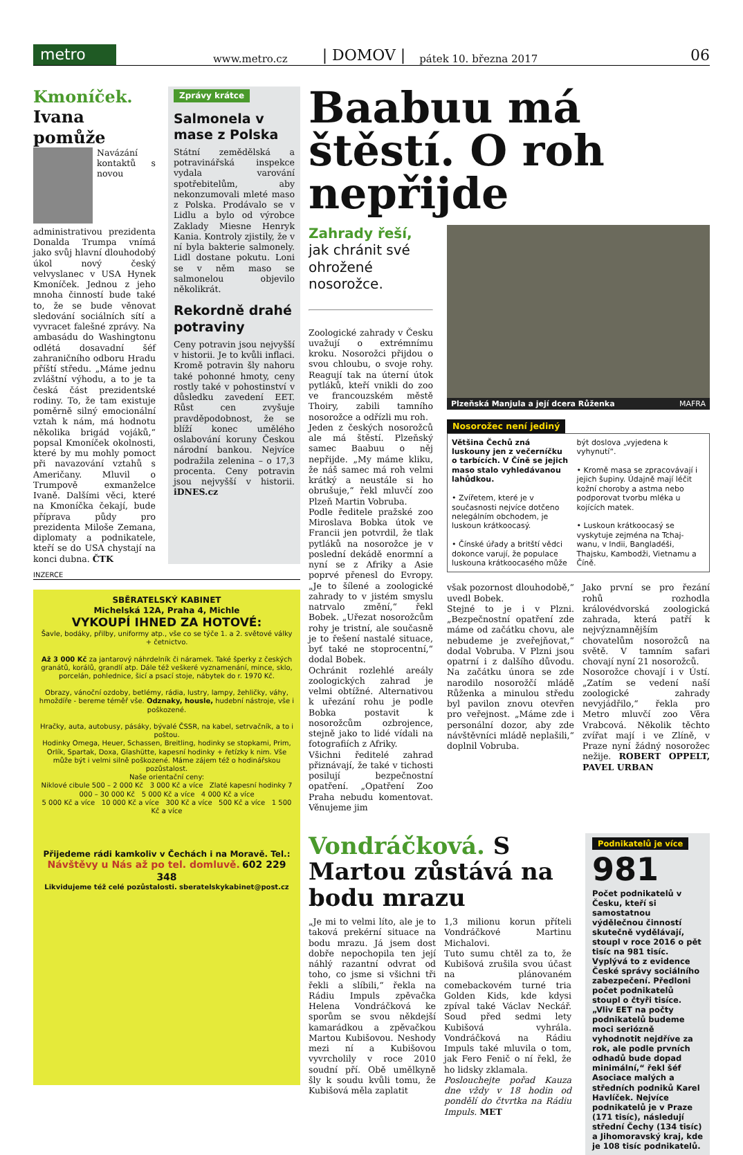metro
www.metro.cz | DOMOV | pátek 10. března 2017 06
Kmoníček.
Ivana pomůže
Navázání kontaktů s novou administrativou prezidenta Donalda Trumpa vnímá jako svůj hlavní dlouhodobý úkol nový český velvyslanec v USA Hynek Kmoníček. Jednou z jeho mnoha činností bude také to, že se bude věnovat sledování sociálních sítí a vyvracet falešné zprávy. Na ambasádu do Washingtonu odlétá dosavadní šéf zahraničního odboru Hradu příští středu. „Máme jednu zvláštní výhodu, a to je ta česká část prezidentské rodiny. To, že tam existuje poměrně silný emocionální vztah k nám, má hodnotu několika brigád vojáků,“ popsal Kmoníček okolnosti, které by mu mohly pomoct při navazování vztahů s Američany. Mluvil o Trumpově exmanželce Ivaně. Dalšími věci, které na Kmoníčka čekají, bude příprava půdy pro prezidenta Miloše Zemana, diplomaty a podnikatele, kteří se do USA chystají na konci dubna. ČTK
Zprávy krátce
Salmonela v mase z Polska
Státní zemědělská a potravinářská inspekce vydala varování spotřebitelům, aby nekonzumovali mleté maso z Polska. Prodávalo se v Lidlu a bylo od výrobce Zaklady Miesne Henryk Kania. Kontroly zjistily, že v ní byla bakterie salmonely. Lidl dostane pokutu. Loni se v něm maso se salmonelou objevilo několikrát.
Rekordně drahé potraviny
Ceny potravin jsou nejvyšší v historii. Je to kvůli inflaci. Kromě potravin šly nahoru také pohonné hmoty, ceny rostly také v pohostinství v důsledku zavedení EET. Růst cen zvyšuje pravděpodobnost, že se blíží konec umělého oslabování koruny Českou národní bankou. Nejvíce podražila zelenina – o 17,3 procenta. Ceny potravin jsou nejvyšší v historii. iDNES.cz
INZERCE
SBĚRATELSKÝ KABINET
Michelská 12A, Praha 4, Michle
VYKOUPÍ IHNED ZA HOTOVÉ:
Šavle, bodáky, přilby, uniformy atp., vše co se týče 1. a 2. světové války + četnictvo.
Až 3 000 Kč za jantarový náhrdelník či náramek. Také šperky z českých granátů, korálů, grandlí atp. Dále též veškeré vyznamenání, mince, sklo, porcelán, pohlednice, šicí a psací stoje, nábytek do r. 1970 Kč.
Obrazy, vánoční ozdoby, betlémy, rádia, lustry, lampy, žehličky, váhy, hmoždíře - bereme téměř vše. Odznaky, housle, hudební nástroje, vše i poškozené.
Hračky, auta, autobusy, pásáky, bývalé ČSSR, na kabel, setrvačník, a to i poštou.
Hodinky Omega, Heuer, Schassen, Breitling, hodinky se stopkami, Prim, Orlík, Spartak, Doxa, Glashütte, kapesní hodinky + řetízky k nim. Vše může být i velmi silně poškozené. Máme zájem též o hodinářskou pozůstalost.
Naše orientační ceny:
Niklové cibule 500 – 2 000 Kč 3 000 Kč a více Zlaté kapesní hodinky 7 000 – 30 000 Kč 5 000 Kč a více 4 000 Kč a více
5 000 Kč a více 10 000 Kč a více 300 Kč a více 500 Kč a více 1 500 Kč a více
Přijedeme rádi kamkoliv v Čechách i na Moravě. Tel.:
Návštěvy u Nás až po tel. domluvě. 602 229 348
Likvidujeme též celé pozůstalosti. sberatelskykabinet@post.cz
Baabuu má štěstí. O roh nepřijde
Zahrady řeší, jak chránit své ohrožené nosorožce.
Zoologické zahrady v Česku uvažují o extrémnímu kroku. Nosorožci přijdou o svou chloubu, o svoje rohy. Reagují tak na úterní útok pytláků, kteří vnikli do zoo ve francouzském městě Thoiry, zabili tamního nosorožce a odřízli mu roh.
Jeden z českých nosorožců ale má štěstí. Plzeňský samec Baabuu o něj nepřijde. „My máme kliku, že náš samec má roh velmi krátký a neustále si ho obrušuje,“ řekl mluvčí zoo Plzeň Martin Vobruba.
Podle ředitele pražské zoo Miroslava Bobka útok ve Francii jen potvrdil, že tlak pytláků na nosorožce je v poslední dekádě enormní a nyní se z Afriky a Asie poprvé přenesl do Evropy. „Je to šílené a zoologické zahrady to v jistém smyslu natrvalo změní,“ řekl Bobek. „Uřezat nosorožcům rohy je tristní, ale současně je to řešení nastalé situace, byť také ne stoprocentní,“ dodal Bobek.
Ochránit rozlehlé areály zoologických zahrad je velmi obtížné. Alternativou k uřezání rohu je podle Bobka postavit k nosorožcům ozbrojence, stejně jako to lidé vídali na fotografiích z Afriky.
Všichni ředitelé zahrad přiznávají, že také v tichosti posilují bezpečnostní opatření. „Opatření Zoo Praha nebudu komentovat. Věnujeme jim
Plzeňská Manjula a její dcera Růženka MAFRA
Nosorožec není jediný
Většina Čechů zná luskouny jen z večerníčku o tarbících. V Číně se jejich maso stalo vyhledávanou lahůdkou.
• Zvířetem, které je v současnosti nejvíce dotčeno nelegálním obchodem, je luskoun krátkoocasý.
• Čínské úřady a britští vědci dokonce varují, že populace luskouna krátkoocasého může
být doslova „vyjedena k vyhynutí“.
• Kromě masa se zpracovávají i jejich šupiny. Údajně mají léčit kožní choroby a astma nebo podporovat tvorbu mléka u kojících matek.
• Luskoun krátkoocasý se vyskytuje zejména na Tchaj-wanu, v Indii, Bangladéši, Thajsku, Kambodži, Vietnamu a Číně.
však pozornost dlouhodobě,“ uvedl Bobek.
Stejné to je i v Plzni. „Bezpečnostní opatření zde máme od začátku chovu, ale nebudeme je zveřejňovat,“ dodal Vobruba. V Plzni jsou opatrní i z dalšího důvodu. Na začátku února se zde narodilo nosorožčí mládě Růženka a minulou středu byl pavilon znovu otevřen pro veřejnost. „Máme zde i personální dozor, aby zde návštěvníci mládě neplašili,“ doplnil Vobruba.
Jako první se pro řezání rohů rozhodla královédvorská zoologická zahrada, která patří k nejvýznamnějším chovatelům nosorožců na světě. V tamním safari chovají nyní 21 nosorožců.
Nosorožce chovají i v Ústí. „Zatím se vedení naší zoologické zahrady nevyjádřilo,“ řekla pro Metro mluvčí zoo Věra Vrabcová. Několik těchto zvířat mají i ve Zlíně, v Praze nyní žádný nosorožec nežije. ROBERT OPPELT, PAVEL URBAN
Vondráčková. S Martou zůstává na bodu mrazu
„Je mi to velmi líto, ale je to taková prekérní situace na bodu mrazu. Já jsem dost dobře nepochopila ten její náhlý razantní odvrat od toho, co jsme si všichni tři řekli a slíbili,“ řekla na Rádiu Impuls zpěvačka Helena Vondráčková ke sporům se svou někdejší kamarádkou a zpěvačkou Martou Kubišovou. Neshody mezi ní a Kubišovou vyvrcholily v roce 2010 soudní pří. Obě umělkyně šly k soudu kvůli tomu, že Kubišová měla zaplatit
1,3 milionu korun příteli Vondráčkové Martinu Michalovi.
Tuto sumu chtěl za to, že Kubišová zrušila svou účast na plánovaném comebackovém turné tria Golden Kids, kde kdysi zpíval také Václav Neckář. Soud před sedmi lety Kubišová vyhrála. Vondráčková na Rádiu Impuls také mluvila o tom, jak Fero Fenič o ní řekl, že ho lidsky zklamala.
Poslouchejte pořad Kauza dne vždy v 18 hodin od pondělí do čtvrtka na Rádiu Impuls. MET
Podnikatelů je více
981
Počet podnikatelů v Česku, kteří si samostatnou výdělečnou činností skutečně vydělávají, stoupl v roce 2016 o pět tisíc na 981 tisíc. Vyplývá to z evidence České správy sociálního zabezpečení. Předloni počet podnikatelů stoupl o čtyři tisíce. „Vliv EET na počty podnikatelů budeme moci seriózně vyhodnotit nejdříve za rok, ale podle prvních odhadů bude dopad minimální,“ řekl šéf Asociace malých a středních podniků Karel Havlíček. Nejvíce podnikatelů je v Praze (171 tisíc), následují střední Čechy (134 tisíc) a Jihomoravský kraj, kde je 108 tisíc podnikatelů.